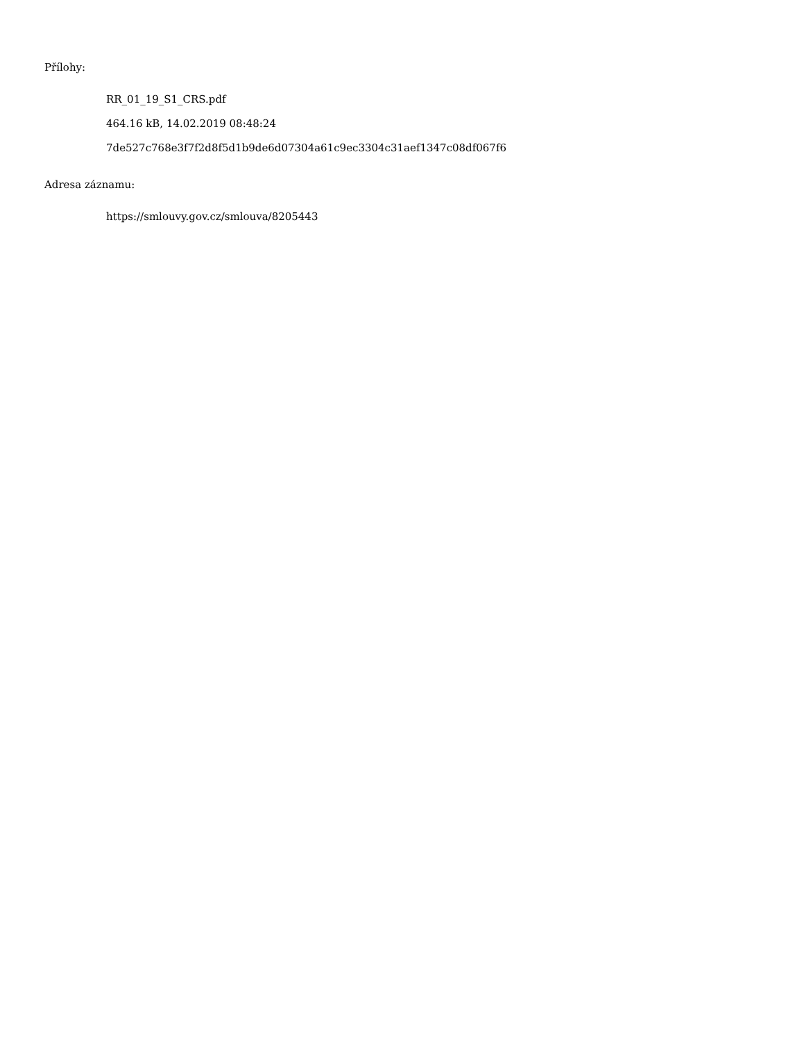Přílohy:
RR_01_19_S1_CRS.pdf
464.16 kB, 14.02.2019 08:48:24
7de527c768e3f7f2d8f5d1b9de6d07304a61c9ec3304c31aef1347c08df067f6
Adresa záznamu:
https://smlouvy.gov.cz/smlouva/8205443